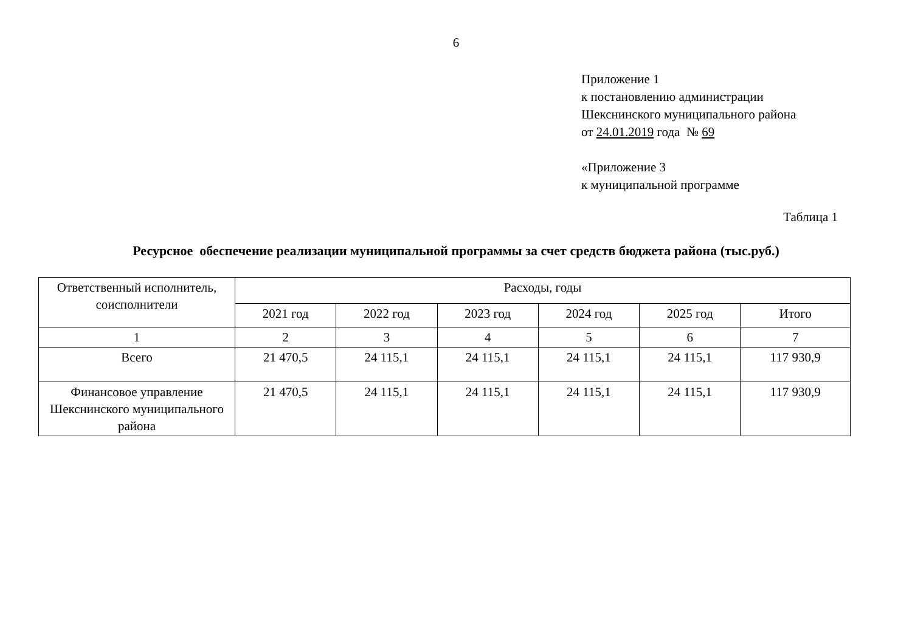6
Приложение 1
к постановлению администрации
Шекснинского муниципального района
от 24.01.2019 года № 69
«Приложение 3
к муниципальной программе
Таблица 1
Ресурсное обеспечение реализации муниципальной программы за счет средств бюджета района (тыс.руб.)
| Ответственный исполнитель, соисполнители | Расходы, годы | | | | | |
| --- | --- | --- | --- | --- | --- | --- |
| | 2021 год | 2022 год | 2023 год | 2024 год | 2025 год | Итого |
| 1 | 2 | 3 | 4 | 5 | 6 | 7 |
| Всего | 21 470,5 | 24 115,1 | 24 115,1 | 24 115,1 | 24 115,1 | 117 930,9 |
| Финансовое управление Шекснинского муниципального района | 21 470,5 | 24 115,1 | 24 115,1 | 24 115,1 | 24 115,1 | 117 930,9 |